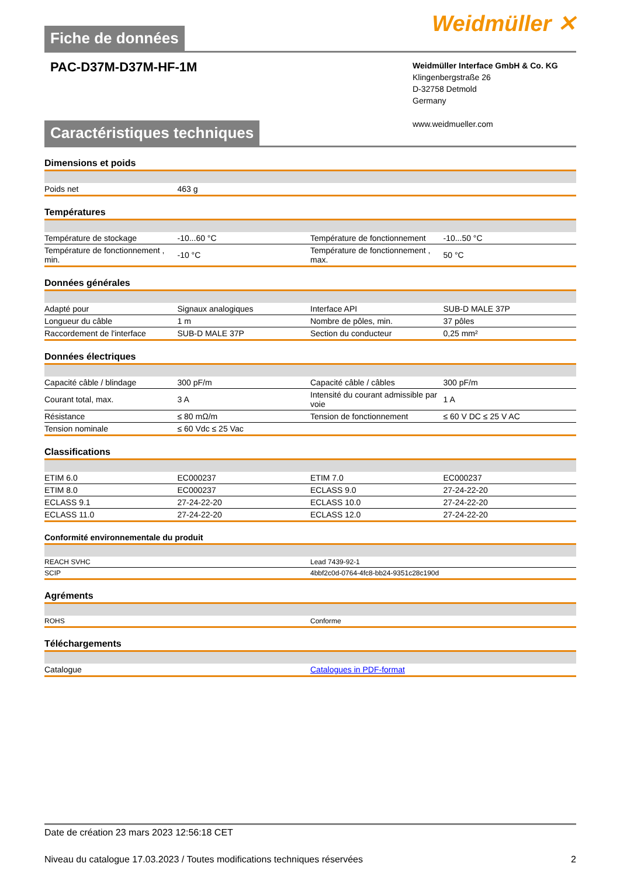Fiche de données
Weidmüller ✕
PAC-D37M-D37M-HF-1M
Weidmüller Interface GmbH & Co. KG
Klingenbergstraße 26
D-32758 Detmold
Germany
www.weidmueller.com
Caractéristiques techniques
Dimensions et poids
| Poids net | 463 g | | |
Températures
| Température de stockage | -10...60 °C | Température de fonctionnement | -10...50 °C |
| Température de fonctionnement , min. | -10 °C | Température de fonctionnement , max. | 50 °C |
Données générales
| Adapté pour | Signaux analogiques | Interface API | SUB-D MALE 37P |
| Longueur du câble | 1 m | Nombre de pôles, min. | 37 pôles |
| Raccordement de l'interface | SUB-D MALE 37P | Section du conducteur | 0,25 mm² |
Données électriques
| Capacité câble / blindage | 300 pF/m | Capacité câble / câbles | 300 pF/m |
| Courant total, max. | 3 A | Intensité du courant admissible par voie | 1 A |
| Résistance | ≤ 80 mΩ/m | Tension de fonctionnement | ≤ 60 V DC ≤ 25 V AC |
| Tension nominale | ≤ 60 Vdc ≤ 25 Vac | | |
Classifications
| ETIM 6.0 | EC000237 | ETIM 7.0 | EC000237 |
| ETIM 8.0 | EC000237 | ECLASS 9.0 | 27-24-22-20 |
| ECLASS 9.1 | 27-24-22-20 | ECLASS 10.0 | 27-24-22-20 |
| ECLASS 11.0 | 27-24-22-20 | ECLASS 12.0 | 27-24-22-20 |
Conformité environnementale du produit
| REACH SVHC | Lead 7439-92-1 |
| SCIP | 4bbf2c0d-0764-4fc8-bb24-9351c28c190d |
Agréments
| ROHS | Conforme |
Téléchargements
| Catalogue | Catalogues in PDF-format |
Date de création 23 mars 2023 12:56:18 CET
Niveau du catalogue 17.03.2023 / Toutes modifications techniques réservées 2